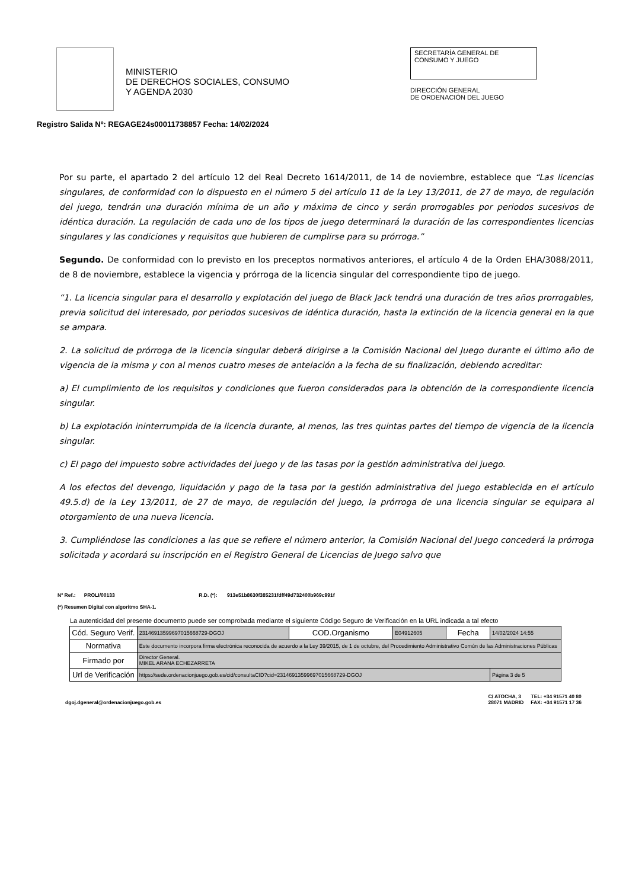MINISTERIO
DE DERECHOS SOCIALES, CONSUMO
Y AGENDA 2030
SECRETARÍA GENERAL DE
CONSUMO Y JUEGO
DIRECCIÓN GENERAL
DE ORDENACIÓN DEL JUEGO
Registro Salida Nº: REGAGE24s00011738857 Fecha: 14/02/2024
Por su parte, el apartado 2 del artículo 12 del Real Decreto 1614/2011, de 14 de noviembre, establece que “Las licencias singulares, de conformidad con lo dispuesto en el número 5 del artículo 11 de la Ley 13/2011, de 27 de mayo, de regulación del juego, tendrán una duración mínima de un año y máxima de cinco y serán prorrogables por periodos sucesivos de idéntica duración. La regulación de cada uno de los tipos de juego determinará la duración de las correspondientes licencias singulares y las condiciones y requisitos que hubieren de cumplirse para su prórroga.”
Segundo. De conformidad con lo previsto en los preceptos normativos anteriores, el artículo 4 de la Orden EHA/3088/2011, de 8 de noviembre, establece la vigencia y prórroga de la licencia singular del correspondiente tipo de juego.
“1. La licencia singular para el desarrollo y explotación del juego de Black Jack tendrá una duración de tres años prorrogables, previa solicitud del interesado, por periodos sucesivos de idéntica duración, hasta la extinción de la licencia general en la que se ampara.
2. La solicitud de prórroga de la licencia singular deberá dirigirse a la Comisión Nacional del Juego durante el último año de vigencia de la misma y con al menos cuatro meses de antelación a la fecha de su finalización, debiendo acreditar:
a) El cumplimiento de los requisitos y condiciones que fueron considerados para la obtención de la correspondiente licencia singular.
b) La explotación ininterrumpida de la licencia durante, al menos, las tres quintas partes del tiempo de vigencia de la licencia singular.
c) El pago del impuesto sobre actividades del juego y de las tasas por la gestión administrativa del juego.
A los efectos del devengo, liquidación y pago de la tasa por la gestión administrativa del juego establecida en el artículo 49.5.d) de la Ley 13/2011, de 27 de mayo, de regulación del juego, la prórroga de una licencia singular se equipara al otorgamiento de una nueva licencia.
3. Cumpliéndose las condiciones a las que se refiere el número anterior, la Comisión Nacional del Juego concederá la prórroga solicitada y acordará su inscripción en el Registro General de Licencias de Juego salvo que
Nº Ref.: PROLI/00133 R.D. (*): 913e51b8630f385231fdff49d732400b969c991f
(*) Resumen Digital con algoritmo SHA-1.
La autenticidad del presente documento puede ser comprobada mediante el siguiente Código Seguro de Verificación en la URL indicada a tal efecto
| Cód. Seguro Verif. | 23146913599697015668729-DGOJ | COD.Organismo | E04912605 | Fecha | 14/02/2024 14:55 |
| Normativa | Este documento incorpora firma electrónica reconocida de acuerdo a la Ley 39/2015, de 1 de octubre, del Procedimiento Administrativo Común de las Administraciones Públicas | | | | |
| Firmado por | Director General. MIKEL ARANA ECHEZARRETA | | | | |
| Url de Verificación | https://sede.ordenacionjuego.gob.es/cid/consultaCID?cid=23146913599697015668729-DGOJ | | | | Página 3 de 5 |
dgoj.dgeneral@ordenacionjuego.gob.es
C/ ATOCHA, 3 TEL: +34 91571 40 80
28071 MADRID FAX: +34 91571 17 36